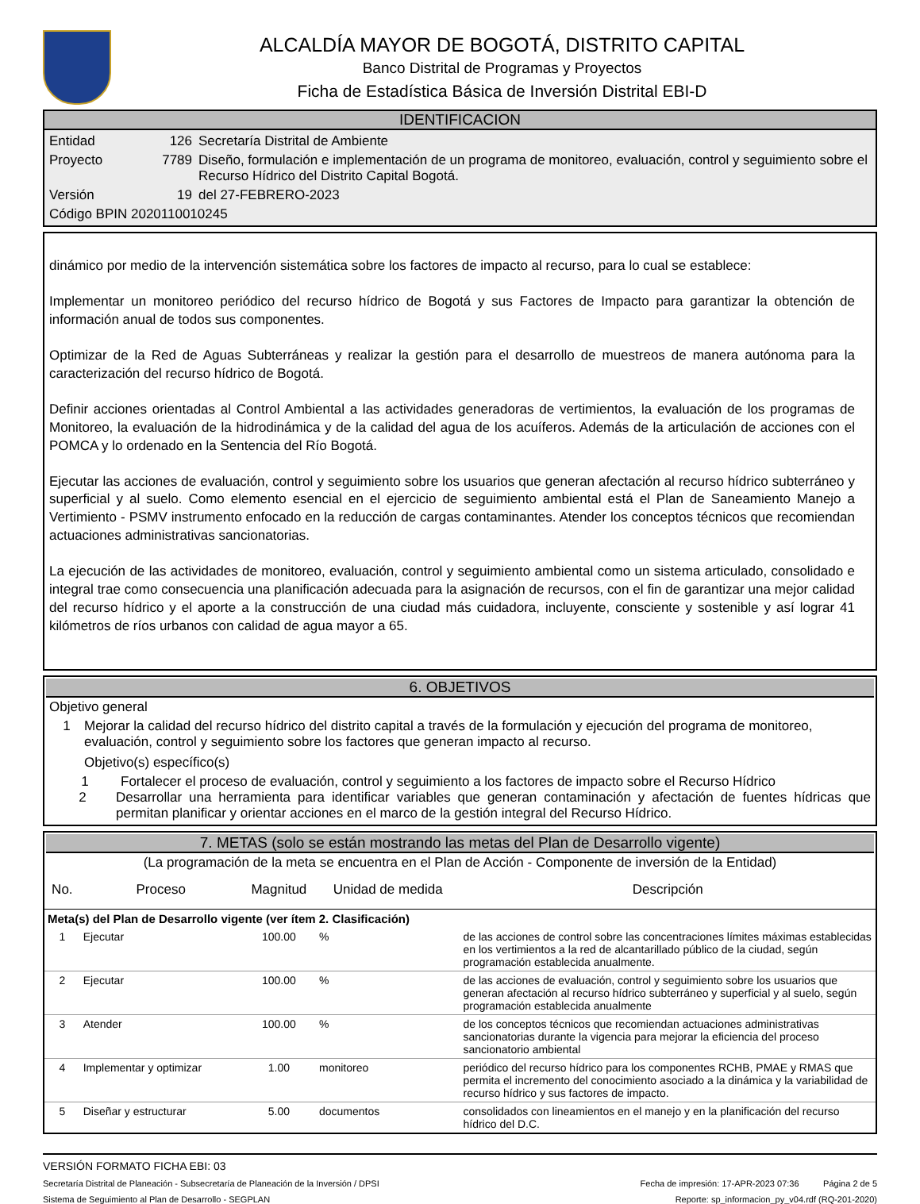ALCALDÍA MAYOR DE BOGOTÁ, DISTRITO CAPITAL
Banco Distrital de Programas y Proyectos
Ficha de Estadística Básica de Inversión Distrital EBI-D
IDENTIFICACION
Entidad 126 Secretaría Distrital de Ambiente
Proyecto 7789 Diseño, formulación e implementación de un programa de monitoreo, evaluación, control y seguimiento sobre el Recurso Hídrico del Distrito Capital Bogotá.
Versión 19 del 27-FEBRERO-2023
Código BPIN 2020110010245
dinámico por medio de la intervención sistemática sobre los factores de impacto al recurso, para lo cual se establece:
Implementar un monitoreo periódico del recurso hídrico de Bogotá y sus Factores de Impacto para garantizar la obtención de información anual de todos sus componentes.
Optimizar de la Red de Aguas Subterráneas y realizar la gestión para el desarrollo de muestreos de manera autónoma para la caracterización del recurso hídrico de Bogotá.
Definir acciones orientadas al Control Ambiental a las actividades generadoras de vertimientos, la evaluación de los programas de Monitoreo, la evaluación de la hidrodinámica y de la calidad del agua de los acuíferos. Además de la articulación de acciones con el POMCA y lo ordenado en la Sentencia del Río Bogotá.
Ejecutar las acciones de evaluación, control y seguimiento sobre los usuarios que generan afectación al recurso hídrico subterráneo y superficial y al suelo. Como elemento esencial en el ejercicio de seguimiento ambiental está el Plan de Saneamiento Manejo a Vertimiento - PSMV instrumento enfocado en la reducción de cargas contaminantes. Atender los conceptos técnicos que recomiendan actuaciones administrativas sancionatorias.
La ejecución de las actividades de monitoreo, evaluación, control y seguimiento ambiental como un sistema articulado, consolidado e integral trae como consecuencia una planificación adecuada para la asignación de recursos, con el fin de garantizar una mejor calidad del recurso hídrico y el aporte a la construcción de una ciudad más cuidadora, incluyente, consciente y sostenible y así lograr 41 kilómetros de ríos urbanos con calidad de agua mayor a 65.
6. OBJETIVOS
Objetivo general
1 Mejorar la calidad del recurso hídrico del distrito capital a través de la formulación y ejecución del programa de monitoreo, evaluación, control y seguimiento sobre los factores que generan impacto al recurso.
Objetivo(s) específico(s)
1 Fortalecer el proceso de evaluación, control y seguimiento a los factores de impacto sobre el Recurso Hídrico
2 Desarrollar una herramienta para identificar variables que generan contaminación y afectación de fuentes hídricas que permitan planificar y orientar acciones en el marco de la gestión integral del Recurso Hídrico.
7. METAS (solo se están mostrando las metas del Plan de Desarrollo vigente)
(La programación de la meta se encuentra en el Plan de Acción - Componente de inversión de la Entidad)
| No. | Proceso | Magnitud | Unidad de medida | Descripción |
| --- | --- | --- | --- | --- |
| Meta(s) del Plan de Desarrollo vigente (ver ítem 2. Clasificación) | | | | |
| 1 | Ejecutar | 100.00 | % | de las acciones de control sobre las concentraciones límites máximas establecidas en los vertimientos a la red de alcantarillado público de la ciudad, según programación establecida anualmente. |
| 2 | Ejecutar | 100.00 | % | de las acciones de evaluación, control y seguimiento sobre los usuarios que generan afectación al recurso hídrico subterráneo y superficial y al suelo, según programación establecida anualmente |
| 3 | Atender | 100.00 | % | de los conceptos técnicos que recomiendan actuaciones administrativas sancionatorias durante la vigencia para mejorar la eficiencia del proceso sancionatorio ambiental |
| 4 | Implementar y optimizar | 1.00 | monitoreo | periódico del recurso hídrico para los componentes RCHB, PMAE y RMAS que permita el incremento del conocimiento asociado a la dinámica y la variabilidad de recurso hídrico y sus factores de impacto. |
| 5 | Diseñar y estructurar | 5.00 | documentos | consolidados con lineamientos en el manejo y en la planificación del recurso hídrico del D.C. |
VERSIÓN FORMATO FICHA EBI: 03
Secretaría Distrital de Planeación - Subsecretaría de Planeación de la Inversión / DPSI Fecha de impresión: 17-APR-2023 07:36 Página 2 de 5
Sistema de Seguimiento al Plan de Desarrollo - SEGPLAN Reporte: sp_informacion_py_v04.rdf (RQ-201-2020)